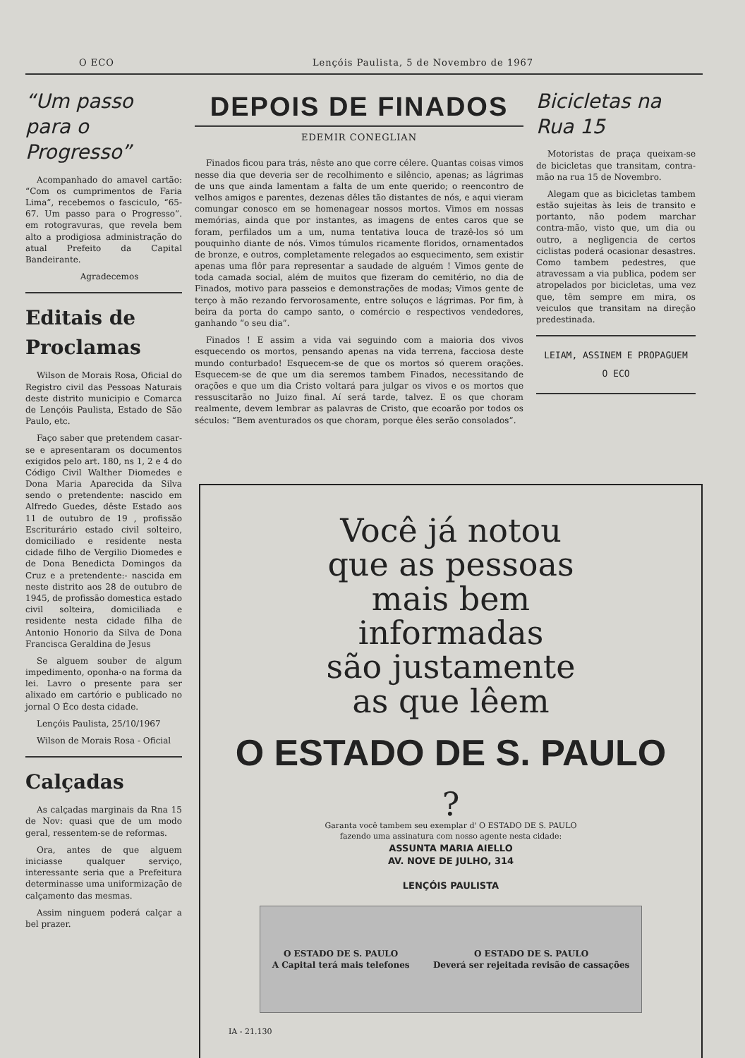O ECO Lençóis Paulista, 5 de Novembro de 1967
“Um passo para o Progresso”
Acompanhado do amavel cartão: “Com os cumprimentos de Faria Lima”, recebemos o fasciculo, “65-67. Um passo para o Progresso”. em rotogravuras, que revela bem alto a prodigiosa administração do atual Prefeito da Capital Bandeirante.
Agradecemos
Editais de Proclamas
Wilson de Morais Rosa, Oficial do Registro civil das Pessoas Naturais deste distrito municipio e Comarca de Lençóis Paulista, Estado de São Paulo, etc.
Faço saber que pretendem casar-se e apresentaram os documentos exigidos pelo art. 180, ns 1, 2 e 4 do Código Civil Walther Diomedes e Dona Maria Aparecida da Silva sendo o pretendente: nascido em Alfredo Guedes, dêste Estado aos 11 de outubro de 19 , profissão Escriturário estado civil solteiro, domiciliado e residente nesta cidade filho de Vergilio Diomedes e de Dona Benedicta Domingos da Cruz e a pretendente:- nascida em neste distrito aos 28 de outubro de 1945, de profissão domestica estado civil solteira, domiciliada e residente nesta cidade filha de Antonio Honorio da Silva de Dona Francisca Geraldina de Jesus
Se alguem souber de algum impedimento, oponha-o na forma da lei. Lavro o presente para ser alixado em cartório e publicado no jornal O Éco desta cidade.
Lençóis Paulista, 25/10/1967
Wilson de Morais Rosa - Oficial
Calçadas
As calçadas marginais da Rna 15 de Nov: quasi que de um modo geral, ressentem-se de reformas.
Ora, antes de que alguem iniciasse qualquer serviço, interessante seria que a Prefeitura determinasse uma uniformização de calçamento das mesmas.
Assim ninguem poderá calçar a bel prazer.
DEPOIS DE FINADOS
EDEMIR CONEGLIAN
Finados ficou para trás, nêste ano que corre célere. Quantas coisas vimos nesse dia que deveria ser de recolhimento e silêncio, apenas; as lágrimas de uns que ainda lamentam a falta de um ente querido; o reencontro de velhos amigos e parentes, dezenas dêles tão distantes de nós, e aqui vieram comungar conosco em se homenagear nossos mortos. Vimos em nossas memórias, ainda que por instantes, as imagens de entes caros que se foram, perfilados um a um, numa tentativa louca de trazê-los só um pouquinho diante de nós. Vimos túmulos ricamente floridos, ornamentados de bronze, e outros, completamente relegados ao esquecimento, sem existir apenas uma flôr para representar a saudade de alguém ! Vimos gente de toda camada social, além de muitos que fizeram do cemitério, no dia de Finados, motivo para passeios e demonstrações de modas; Vimos gente de terço à mão rezando fervorosamente, entre soluços e lágrimas. Por fim, à beira da porta do campo santo, o comércio e respectivos vendedores, ganhando “o seu dia”.
Finados ! E assim a vida vai seguindo com a maioria dos vivos esquecendo os mortos, pensando apenas na vida terrena, facciosa deste mundo conturbado! Esquecem-se de que os mortos só querem orações. Esquecem-se de que um dia seremos tambem Finados, necessitando de orações e que um dia Cristo voltará para julgar os vivos e os mortos que ressuscitarão no Juizo final. Aí será tarde, talvez. E os que choram realmente, devem lembrar as palavras de Cristo, que ecoarão por todos os séculos: “Bem aventurados os que choram, porque êles serão consolados”.
Bicicletas na Rua 15
Motoristas de praça queixam-se de bicicletas que transitam, contra-mão na rua 15 de Novembro.
Alegam que as bicicletas tambem estão sujeitas às leis de transito e portanto, não podem marchar contra-mão, visto que, um dia ou outro, a negligencia de certos ciclistas poderá ocasionar desastres. Como tambem pedestres, que atravessam a via publica, podem ser atropelados por bicicletas, uma vez que, têm sempre em mira, os veiculos que transitam na direção predestinada.
LEIAM, ASSINEM E PROPAGUEM
O ECO
Você já notou
que as pessoas
mais bem
informadas
são justamente
as que lêem
O ESTADO DE S. PAULO
?
Garanta você tambem seu exemplar d' O ESTADO DE S. PAULO
fazendo uma assinatura com nosso agente nesta cidade:
ASSUNTA MARIA AIELLO
AV. NOVE DE JULHO, 314
LENÇÓIS PAULISTA
O ESTADO DE S. PAULO
A Capital terá mais telefones O ESTADO DE S. PAULO
Deverá ser rejeitada revisão de cassações
IA - 21.130